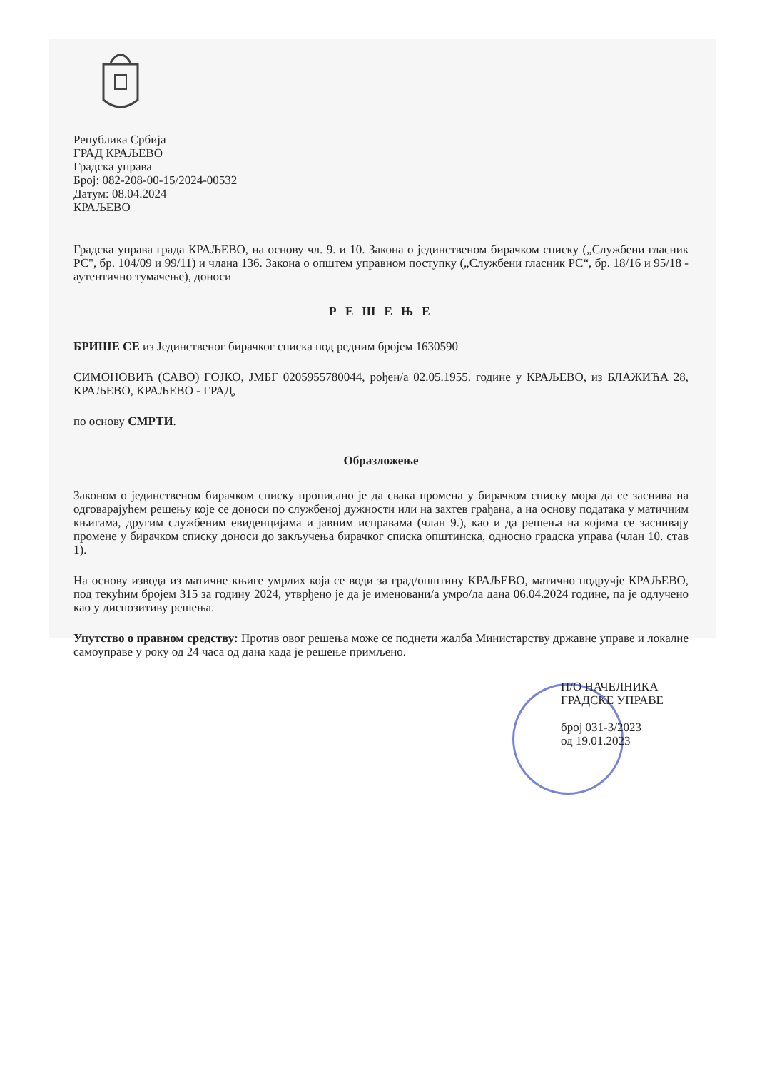Република Србија
ГРАД КРАЉЕВО
Градска управа
Број: 082-208-00-15/2024-00532
Датум: 08.04.2024
КРАЉЕВО
Градска управа града КРАЉЕВО, на основу чл. 9. и 10. Закона о јединственом бирачком списку („Службени гласник РС", бр. 104/09 и 99/11) и члана 136. Закона о општем управном поступку („Службени гласник РС“, бр. 18/16 и 95/18 - аутентично тумачење), доноси
Р Е Ш Е Њ Е
БРИШЕ СЕ из Јединственог бирачког списка под редним бројем 1630590
СИМОНОВИЋ (САВО) ГОЈКО, ЈМБГ 0205955780044, рођен/а 02.05.1955. године у КРАЉЕВО, из БЛАЖИЋА 28, КРАЉЕВО, КРАЉЕВО - ГРАД,
по основу СМРТИ.
Образложење
Законом о јединственом бирачком списку прописано је да свака промена у бирачком списку мора да се заснива на одговарајућем решењу које се доноси по службеној дужности или на захтев грађана, а на основу података у матичним књигама, другим службеним евиденцијама и јавним исправама (члан 9.), као и да решења на којима се заснивају промене у бирачком списку доноси до закључења бирачког списка општинска, односно градска управа (члан 10. став 1).
На основу извода из матичне књиге умрлих која се води за град/општину КРАЉЕВО, матично подручје КРАЉЕВО, под текућим бројем 315 за годину 2024, утврђено је да је именовани/а умро/ла дана 06.04.2024 године, па је одлучено као у диспозитиву решења.
Упутство о правном средству: Против овог решења може се поднети жалба Министарству државне управе и локалне самоуправе у року од 24 часа од дана када је решење примљено.
П/О НАЧЕЛНИКА
ГРАДСКЕ УПРАВЕ
број 031-3/2023
од 19.01.2023